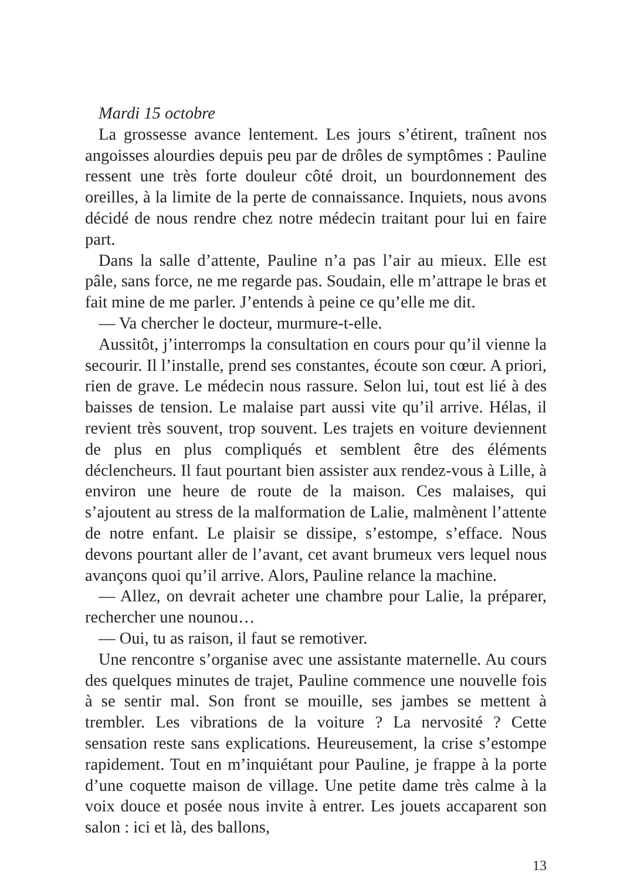Mardi 15 octobre
La grossesse avance lentement. Les jours s’étirent, traînent nos angoisses alourdies depuis peu par de drôles de symptômes : Pauline ressent une très forte douleur côté droit, un bourdonnement des oreilles, à la limite de la perte de connaissance. Inquiets, nous avons décidé de nous rendre chez notre médecin traitant pour lui en faire part.
Dans la salle d’attente, Pauline n’a pas l’air au mieux. Elle est pâle, sans force, ne me regarde pas. Soudain, elle m’attrape le bras et fait mine de me parler. J’entends à peine ce qu’elle me dit.
— Va chercher le docteur, murmure-t-elle.
Aussitôt, j’interromps la consultation en cours pour qu’il vienne la secourir. Il l’installe, prend ses constantes, écoute son cœur. A priori, rien de grave. Le médecin nous rassure. Selon lui, tout est lié à des baisses de tension. Le malaise part aussi vite qu’il arrive. Hélas, il revient très souvent, trop souvent. Les trajets en voiture deviennent de plus en plus compliqués et semblent être des éléments déclencheurs. Il faut pourtant bien assister aux rendez-vous à Lille, à environ une heure de route de la maison. Ces malaises, qui s’ajoutent au stress de la malformation de Lalie, malmènent l’attente de notre enfant. Le plaisir se dissipe, s’estompe, s’efface. Nous devons pourtant aller de l’avant, cet avant brumeux vers lequel nous avançons quoi qu’il arrive. Alors, Pauline relance la machine.
— Allez, on devrait acheter une chambre pour Lalie, la préparer, rechercher une nounou…
— Oui, tu as raison, il faut se remotiver.
Une rencontre s’organise avec une assistante maternelle. Au cours des quelques minutes de trajet, Pauline commence une nouvelle fois à se sentir mal. Son front se mouille, ses jambes se mettent à trembler. Les vibrations de la voiture ? La nervosité ? Cette sensation reste sans explications. Heureusement, la crise s’estompe rapidement. Tout en m’inquiétant pour Pauline, je frappe à la porte d’une coquette maison de village. Une petite dame très calme à la voix douce et posée nous invite à entrer. Les jouets accaparent son salon : ici et là, des ballons,
13